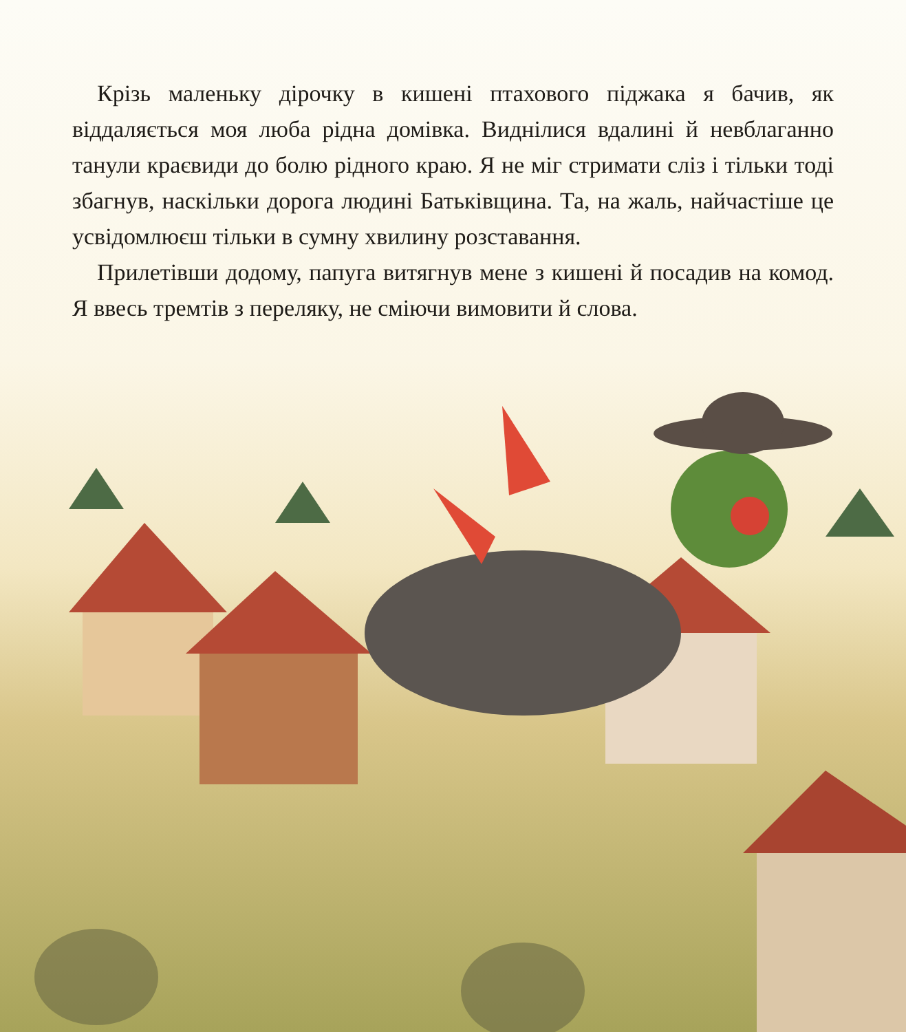Крізь маленьку дірочку в кишені птахового піджака я бачив, як віддаляється моя люба рідна домівка. Виднілися вдалині й невблаганно танули краєвиди до болю рідного краю. Я не міг стримати сліз і тільки тоді збагнув, наскільки дорога людині Батьківщина. Та, на жаль, найчастіше це усвідомлюєш тільки в сумну хвилину розставання.
Прилетівши додому, папуга витягнув мене з кишені й посадив на комод. Я ввесь тремтів з переляку, не сміючи вимовити й слова.